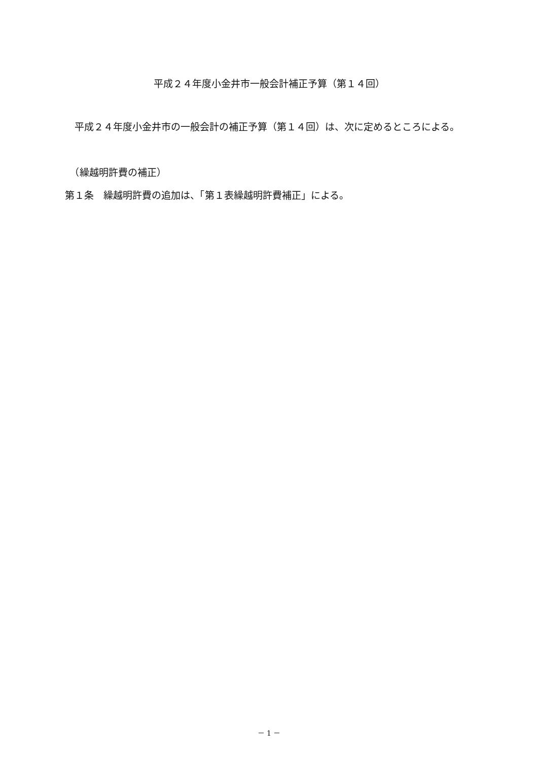平成２４年度小金井市一般会計補正予算（第１４回）
　平成２４年度小金井市の一般会計の補正予算（第１４回）は、次に定めるところによる。
　（繰越明許費の補正）
第１条　繰越明許費の追加は、「第１表繰越明許費補正」による。
－ 1 －